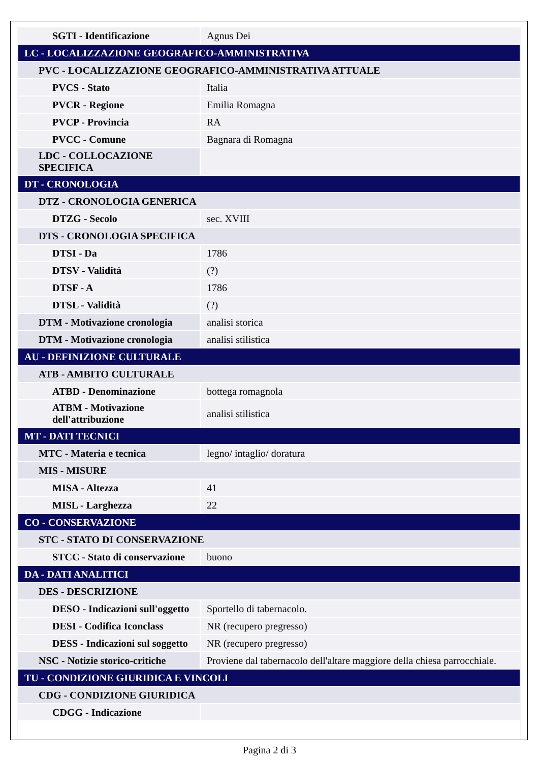| SGTI - Identificazione | Agnus Dei |
| LC - LOCALIZZAZIONE GEOGRAFICO-AMMINISTRATIVA | |
| PVC - LOCALIZZAZIONE GEOGRAFICO-AMMINISTRATIVA ATTUALE | |
| PVCS - Stato | Italia |
| PVCR - Regione | Emilia Romagna |
| PVCP - Provincia | RA |
| PVCC - Comune | Bagnara di Romagna |
| LDC - COLLOCAZIONE SPECIFICA | |
| DT - CRONOLOGIA | |
| DTZ - CRONOLOGIA GENERICA | |
| DTZG - Secolo | sec. XVIII |
| DTS - CRONOLOGIA SPECIFICA | |
| DTSI - Da | 1786 |
| DTSV - Validità | (?) |
| DTSF - A | 1786 |
| DTSL - Validità | (?) |
| DTM - Motivazione cronologia | analisi storica |
| DTM - Motivazione cronologia | analisi stilistica |
| AU - DEFINIZIONE CULTURALE | |
| ATB - AMBITO CULTURALE | |
| ATBD - Denominazione | bottega romagnola |
| ATBM - Motivazione dell'attribuzione | analisi stilistica |
| MT - DATI TECNICI | |
| MTC - Materia e tecnica | legno/ intaglio/ doratura |
| MIS - MISURE | |
| MISA - Altezza | 41 |
| MISL - Larghezza | 22 |
| CO - CONSERVAZIONE | |
| STC - STATO DI CONSERVAZIONE | |
| STCC - Stato di conservazione | buono |
| DA - DATI ANALITICI | |
| DES - DESCRIZIONE | |
| DESO - Indicazioni sull'oggetto | Sportello di tabernacolo. |
| DESI - Codifica Iconclass | NR (recupero pregresso) |
| DESS - Indicazioni sul soggetto | NR (recupero pregresso) |
| NSC - Notizie storico-critiche | Proviene dal tabernacolo dell'altare maggiore della chiesa parrocchiale. |
| TU - CONDIZIONE GIURIDICA E VINCOLI | |
| CDG - CONDIZIONE GIURIDICA | |
| CDGG - Indicazione | |
Pagina 2 di 3